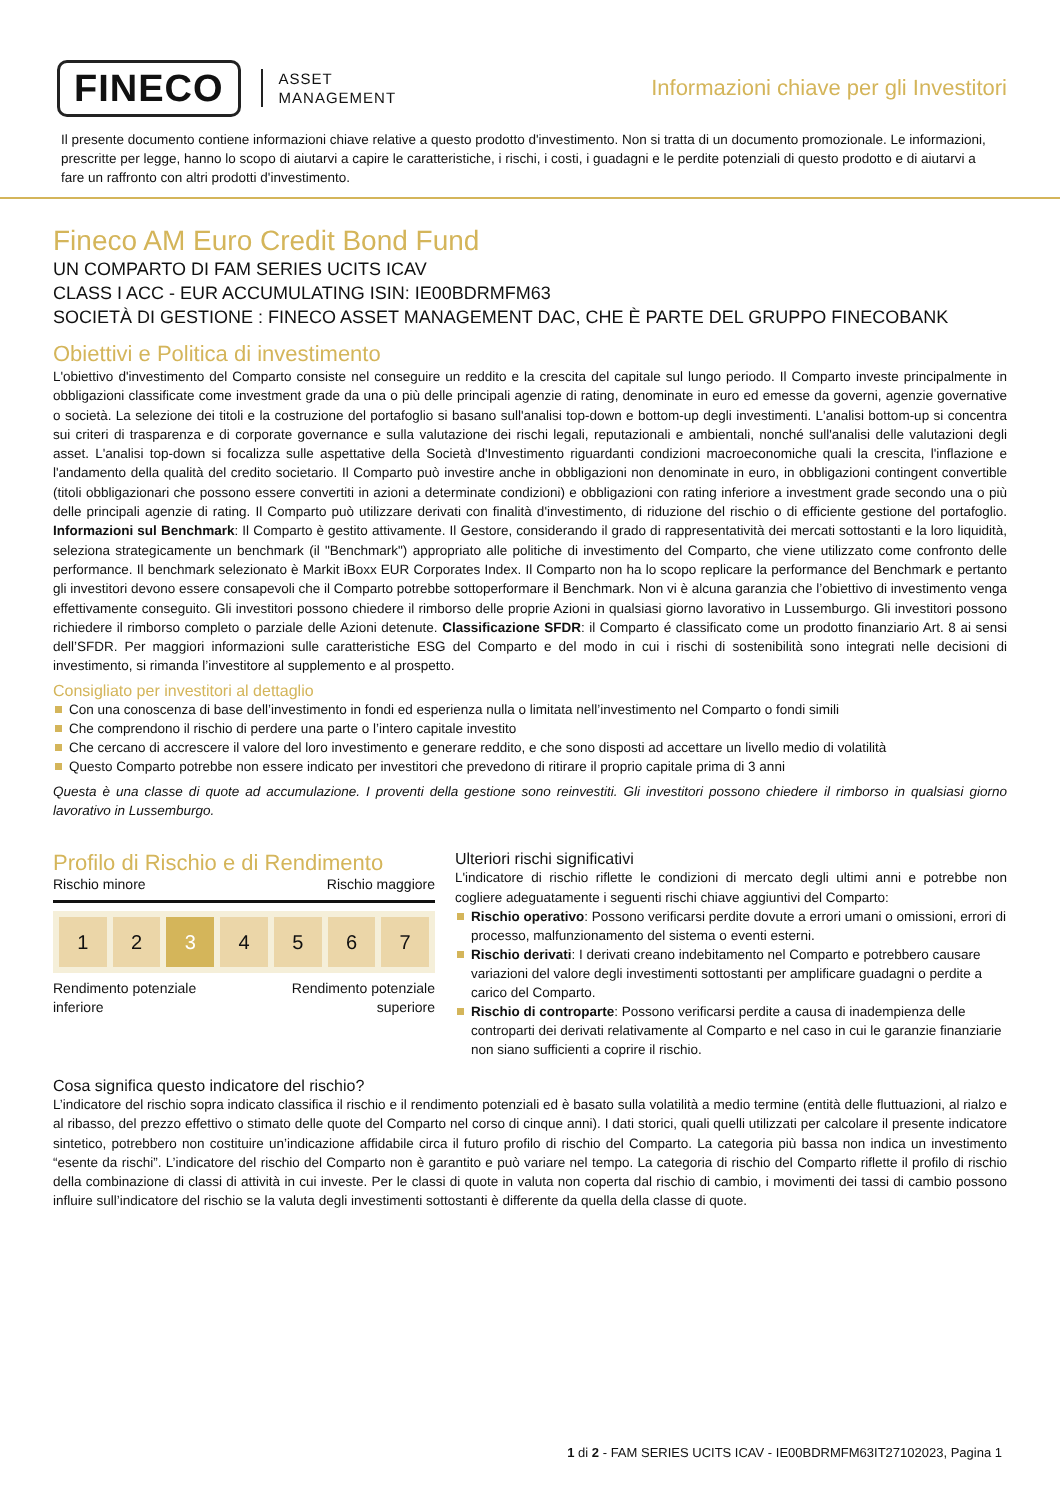FINECO ASSET
MANAGEMENT Informazioni chiave per gli Investitori
Il presente documento contiene informazioni chiave relative a questo prodotto d'investimento. Non si tratta di un documento promozionale. Le informazioni, prescritte per legge, hanno lo scopo di aiutarvi a capire le caratteristiche, i rischi, i costi, i guadagni e le perdite potenziali di questo prodotto e di aiutarvi a fare un raffronto con altri prodotti d'investimento.
Fineco AM Euro Credit Bond Fund
UN COMPARTO DI FAM SERIES UCITS ICAV
CLASS I ACC - EUR ACCUMULATING ISIN: IE00BDRMFM63
SOCIETÀ DI GESTIONE : FINECO ASSET MANAGEMENT DAC, CHE È PARTE DEL GRUPPO FINECOBANK
Obiettivi e Politica di investimento
L'obiettivo d'investimento del Comparto consiste nel conseguire un reddito e la crescita del capitale sul lungo periodo. Il Comparto investe principalmente in obbligazioni classificate come investment grade da una o più delle principali agenzie di rating, denominate in euro ed emesse da governi, agenzie governative o società. La selezione dei titoli e la costruzione del portafoglio si basano sull'analisi top-down e bottom-up degli investimenti. L'analisi bottom-up si concentra sui criteri di trasparenza e di corporate governance e sulla valutazione dei rischi legali, reputazionali e ambientali, nonché sull'analisi delle valutazioni degli asset. L'analisi top-down si focalizza sulle aspettative della Società d'Investimento riguardanti condizioni macroeconomiche quali la crescita, l'inflazione e l'andamento della qualità del credito societario. Il Comparto può investire anche in obbligazioni non denominate in euro, in obbligazioni contingent convertible (titoli obbligazionari che possono essere convertiti in azioni a determinate condizioni) e obbligazioni con rating inferiore a investment grade secondo una o più delle principali agenzie di rating. Il Comparto può utilizzare derivati con finalità d'investimento, di riduzione del rischio o di efficiente gestione del portafoglio. Informazioni sul Benchmark: Il Comparto è gestito attivamente. Il Gestore, considerando il grado di rappresentatività dei mercati sottostanti e la loro liquidità, seleziona strategicamente un benchmark (il "Benchmark") appropriato alle politiche di investimento del Comparto, che viene utilizzato come confronto delle performance. Il benchmark selezionato è Markit iBoxx EUR Corporates Index. Il Comparto non ha lo scopo replicare la performance del Benchmark e pertanto gli investitori devono essere consapevoli che il Comparto potrebbe sottoperformare il Benchmark. Non vi è alcuna garanzia che l’obiettivo di investimento venga effettivamente conseguito. Gli investitori possono chiedere il rimborso delle proprie Azioni in qualsiasi giorno lavorativo in Lussemburgo. Gli investitori possono richiedere il rimborso completo o parziale delle Azioni detenute. Classificazione SFDR: il Comparto é classificato come un prodotto finanziario Art. 8 ai sensi dell’SFDR. Per maggiori informazioni sulle caratteristiche ESG del Comparto e del modo in cui i rischi di sostenibilità sono integrati nelle decisioni di investimento, si rimanda l’investitore al supplemento e al prospetto.
Consigliato per investitori al dettaglio
Con una conoscenza di base dell’investimento in fondi ed esperienza nulla o limitata nell’investimento nel Comparto o fondi simili
Che comprendono il rischio di perdere una parte o l’intero capitale investito
Che cercano di accrescere il valore del loro investimento e generare reddito, e che sono disposti ad accettare un livello medio di volatilità
Questo Comparto potrebbe non essere indicato per investitori che prevedono di ritirare il proprio capitale prima di 3 anni
Questa è una classe di quote ad accumulazione. I proventi della gestione sono reinvestiti. Gli investitori possono chiedere il rimborso in qualsiasi giorno lavorativo in Lussemburgo.
Profilo di Rischio e di Rendimento
Rischio minore Rischio maggiore
1 2 3 4 5 6 7
Rendimento potenziale
inferiore Rendimento potenziale
superiore
Ulteriori rischi significativi
L'indicatore di rischio riflette le condizioni di mercato degli ultimi anni e potrebbe non cogliere adeguatamente i seguenti rischi chiave aggiuntivi del Comparto:
Rischio operativo: Possono verificarsi perdite dovute a errori umani o omissioni, errori di processo, malfunzionamento del sistema o eventi esterni.
Rischio derivati: I derivati creano indebitamento nel Comparto e potrebbero causare variazioni del valore degli investimenti sottostanti per amplificare guadagni o perdite a carico del Comparto.
Rischio di controparte: Possono verificarsi perdite a causa di inadempienza delle controparti dei derivati relativamente al Comparto e nel caso in cui le garanzie finanziarie non siano sufficienti a coprire il rischio.
Cosa significa questo indicatore del rischio?
L’indicatore del rischio sopra indicato classifica il rischio e il rendimento potenziali ed è basato sulla volatilità a medio termine (entità delle fluttuazioni, al rialzo e al ribasso, del prezzo effettivo o stimato delle quote del Comparto nel corso di cinque anni). I dati storici, quali quelli utilizzati per calcolare il presente indicatore sintetico, potrebbero non costituire un’indicazione affidabile circa il futuro profilo di rischio del Comparto. La categoria più bassa non indica un investimento “esente da rischi”. L’indicatore del rischio del Comparto non è garantito e può variare nel tempo. La categoria di rischio del Comparto riflette il profilo di rischio della combinazione di classi di attività in cui investe. Per le classi di quote in valuta non coperta dal rischio di cambio, i movimenti dei tassi di cambio possono influire sull’indicatore del rischio se la valuta degli investimenti sottostanti è differente da quella della classe di quote.
1 di 2 - FAM SERIES UCITS ICAV - IE00BDRMFM63IT27102023, Pagina 1